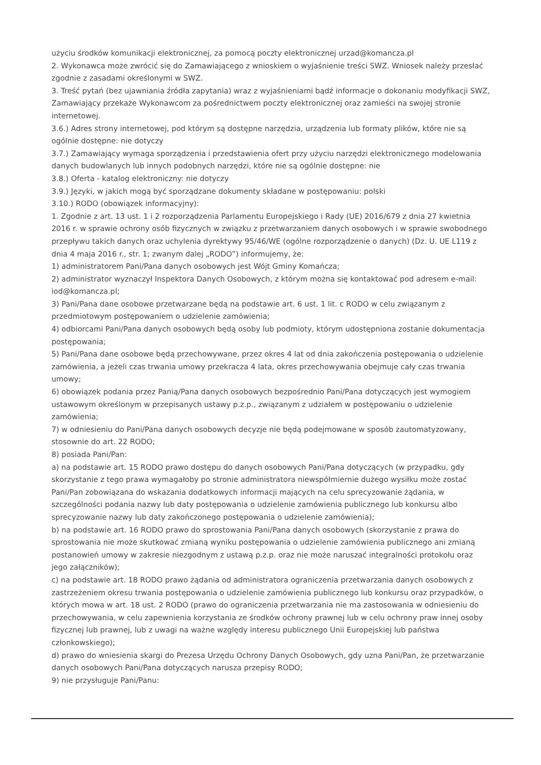użyciu środków komunikacji elektronicznej, za pomocą poczty elektronicznej urzad@komancza.pl
2. Wykonawca może zwrócić się do Zamawiającego z wnioskiem o wyjaśnienie treści SWZ. Wniosek należy przesłać zgodnie z zasadami określonymi w SWZ.
3. Treść pytań (bez ujawniania źródła zapytania) wraz z wyjaśnieniami bądź informacje o dokonaniu modyfikacji SWZ, Zamawiający przekaże Wykonawcom za pośrednictwem poczty elektronicznej oraz zamieści na swojej stronie internetowej.
3.6.) Adres strony internetowej, pod którym są dostępne narzędzia, urządzenia lub formaty plików, które nie są ogólnie dostępne: nie dotyczy
3.7.) Zamawiający wymaga sporządzenia i przedstawienia ofert przy użyciu narzędzi elektronicznego modelowania danych budowlanych lub innych podobnych narzędzi, które nie są ogólnie dostępne: nie
3.8.) Oferta - katalog elektroniczny: nie dotyczy
3.9.) Języki, w jakich mogą być sporządzane dokumenty składane w postępowaniu: polski
3.10.) RODO (obowiązek informacyjny):
1. Zgodnie z art. 13 ust. 1 i 2 rozporządzenia Parlamentu Europejskiego i Rady (UE) 2016/679 z dnia 27 kwietnia 2016 r. w sprawie ochrony osób fizycznych w związku z przetwarzaniem danych osobowych i w sprawie swobodnego przepływu takich danych oraz uchylenia dyrektywy 95/46/WE (ogólne rozporządzenie o danych) (Dz. U. UE L119 z dnia 4 maja 2016 r., str. 1; zwanym dalej „RODO”) informujemy, że:
1) administratorem Pani/Pana danych osobowych jest Wójt Gminy Komańcza;
2) administrator wyznaczył Inspektora Danych Osobowych, z którym można się kontaktować pod adresem e-mail: iod@komancza.pl;
3) Pani/Pana dane osobowe przetwarzane będą na podstawie art. 6 ust. 1 lit. c RODO w celu związanym z przedmiotowym postępowaniem o udzielenie zamówienia;
4) odbiorcami Pani/Pana danych osobowych będą osoby lub podmioty, którym udostępniona zostanie dokumentacja postępowania;
5) Pani/Pana dane osobowe będą przechowywane, przez okres 4 lat od dnia zakończenia postępowania o udzielenie zamówienia, a jeżeli czas trwania umowy przekracza 4 lata, okres przechowywania obejmuje cały czas trwania umowy;
6) obowiązek podania przez Panią/Pana danych osobowych bezpośrednio Pani/Pana dotyczących jest wymogiem ustawowym określonym w przepisanych ustawy p.z.p., związanym z udziałem w postępowaniu o udzielenie zamówienia;
7) w odniesieniu do Pani/Pana danych osobowych decyzje nie będą podejmowane w sposób zautomatyzowany, stosownie do art. 22 RODO;
8) posiada Pani/Pan:
a) na podstawie art. 15 RODO prawo dostępu do danych osobowych Pani/Pana dotyczących (w przypadku, gdy skorzystanie z tego prawa wymagałoby po stronie administratora niewspółmiernie dużego wysiłku może zostać Pani/Pan zobowiązana do wskazania dodatkowych informacji mających na celu sprecyzowanie żądania, w szczególności podania nazwy lub daty postępowania o udzielenie zamówienia publicznego lub konkursu albo sprecyzowanie nazwy lub daty zakończonego postępowania o udzielenie zamówienia);
b) na podstawie art. 16 RODO prawo do sprostowania Pani/Pana danych osobowych (skorzystanie z prawa do sprostowania nie może skutkować zmianą wyniku postępowania o udzielenie zamówienia publicznego ani zmianą postanowień umowy w zakresie niezgodnym z ustawą p.z.p. oraz nie może naruszać integralności protokołu oraz jego załączników);
c) na podstawie art. 18 RODO prawo żądania od administratora ograniczenia przetwarzania danych osobowych z zastrzeżeniem okresu trwania postępowania o udzielenie zamówienia publicznego lub konkursu oraz przypadków, o których mowa w art. 18 ust. 2 RODO (prawo do ograniczenia przetwarzania nie ma zastosowania w odniesieniu do przechowywania, w celu zapewnienia korzystania ze środków ochrony prawnej lub w celu ochrony praw innej osoby fizycznej lub prawnej, lub z uwagi na ważne względy interesu publicznego Unii Europejskiej lub państwa członkowskiego);
d) prawo do wniesienia skargi do Prezesa Urzędu Ochrony Danych Osobowych, gdy uzna Pani/Pan, że przetwarzanie danych osobowych Pani/Pana dotyczących narusza przepisy RODO;
9) nie przysługuje Pani/Panu: